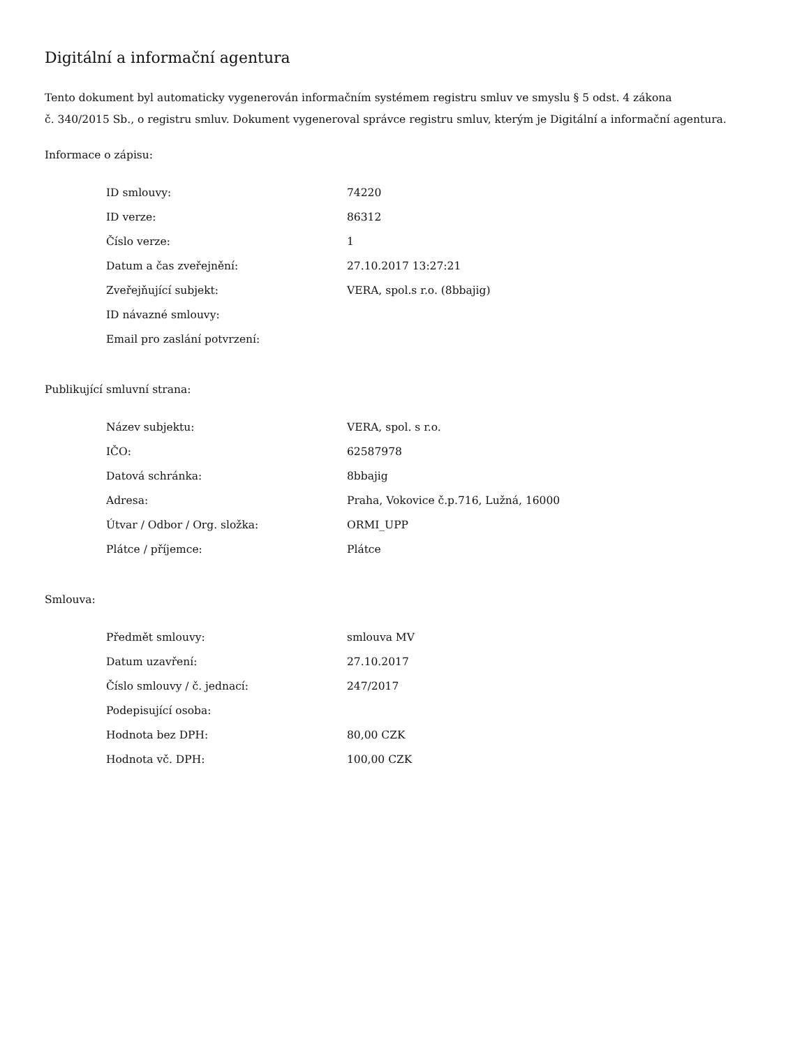Digitální a informační agentura
Tento dokument byl automaticky vygenerován informačním systémem registru smluv ve smyslu § 5 odst. 4 zákona
č. 340/2015 Sb., o registru smluv. Dokument vygeneroval správce registru smluv, kterým je Digitální a informační agentura.
Informace o zápisu:
| ID smlouvy: | 74220 |
| ID verze: | 86312 |
| Číslo verze: | 1 |
| Datum a čas zveřejnění: | 27.10.2017 13:27:21 |
| Zveřejňující subjekt: | VERA, spol.s r.o. (8bbajig) |
| ID návazné smlouvy: | |
| Email pro zaslání potvrzení: | |
Publikující smluvní strana:
| Název subjektu: | VERA, spol. s r.o. |
| IČO: | 62587978 |
| Datová schránka: | 8bbajig |
| Adresa: | Praha, Vokovice č.p.716, Lužná, 16000 |
| Útvar / Odbor / Org. složka: | ORMI_UPP |
| Plátce / příjemce: | Plátce |
Smlouva:
| Předmět smlouvy: | smlouva MV |
| Datum uzavření: | 27.10.2017 |
| Číslo smlouvy / č. jednací: | 247/2017 |
| Podepisující osoba: | |
| Hodnota bez DPH: | 80,00 CZK |
| Hodnota vč. DPH: | 100,00 CZK |